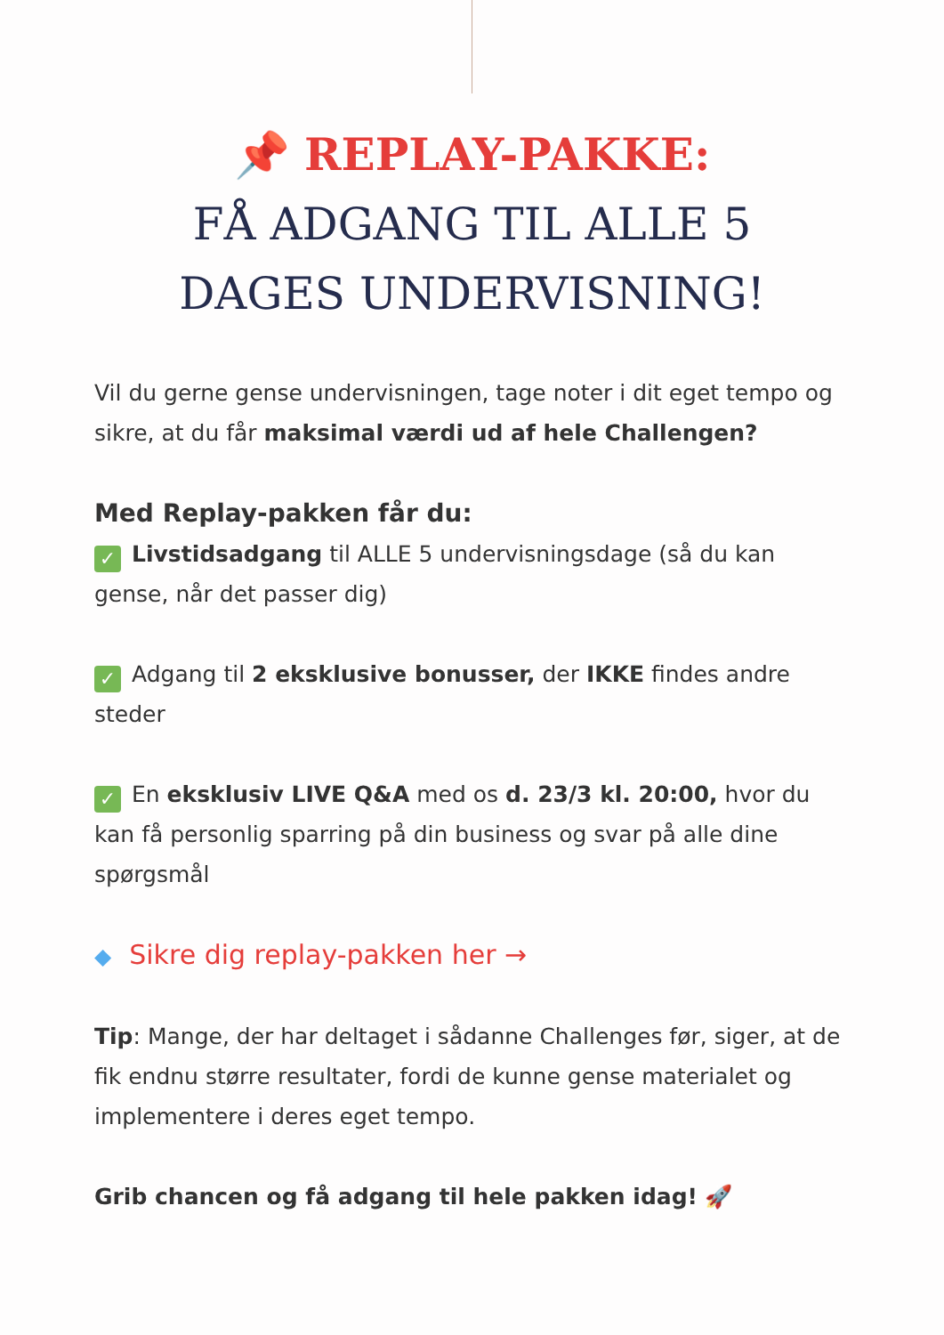📌 REPLAY-PAKKE:
FÅ ADGANG TIL ALLE 5
DAGES UNDERVISNING!
Vil du gerne gense undervisningen, tage noter i dit eget tempo og sikre, at du får maksimal værdi ud af hele Challengen?
Med Replay-pakken får du:
✓ Livstidsadgang til ALLE 5 undervisningsdage (så du kan gense, når det passer dig)
✓ Adgang til 2 eksklusive bonusser, der IKKE findes andre steder
✓ En eksklusiv LIVE Q&A med os d. 23/3 kl. 20:00, hvor du kan få personlig sparring på din business og svar på alle dine spørgsmål
◆ Sikre dig replay-pakken her →
Tip: Mange, der har deltaget i sådanne Challenges før, siger, at de fik endnu større resultater, fordi de kunne gense materialet og implementere i deres eget tempo.
Grib chancen og få adgang til hele pakken idag! 🚀